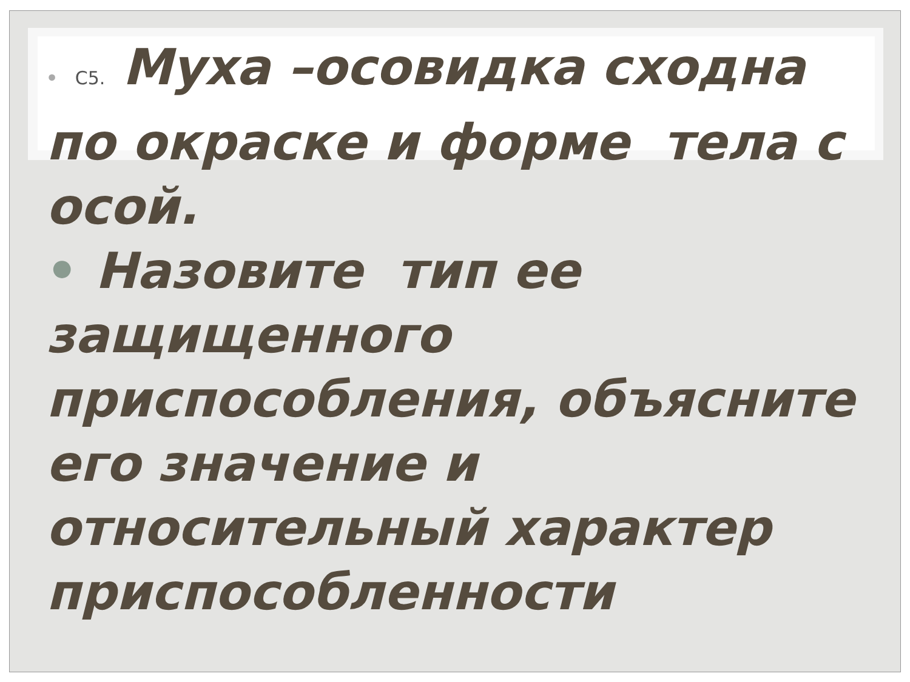• С5. Муха –осовидка сходна по окраске и форме тела с осой.
• Назовите тип ее защищенного приспособления, объясните его значение и относительный характер приспособленности